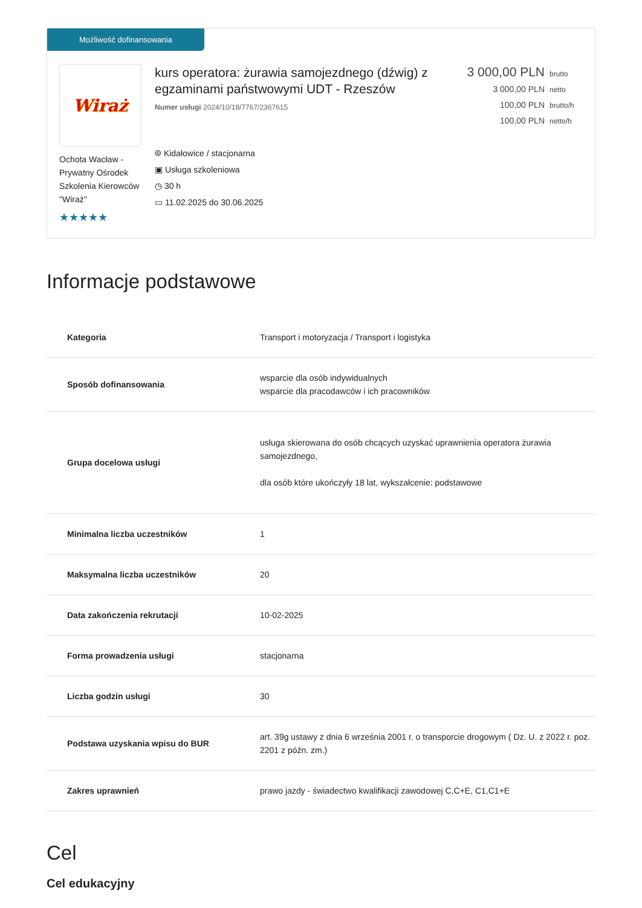Możliwość dofinansowania
Wiraż
Ochota Wacław - Prywatny Ośrodek Szkolenia Kierowców "Wiraż"
★★★★★
kurs operatora: żurawia samojezdnego (dźwig) z egzaminami państwowymi UDT - Rzeszów
Numer usługi 2024/10/18/7767/2367615
⌾ Kidałowice / stacjonarna
▣ Usługa szkoleniowa
◷ 30 h
▭ 11.02.2025 do 30.06.2025
3 000,00 PLN brutto
3 000,00 PLN netto
100,00 PLN brutto/h
100,00 PLN netto/h
Informacje podstawowe
| Kategoria | Transport i motoryzacja / Transport i logistyka |
| Sposób dofinansowania | wsparcie dla osób indywidualnych wsparcie dla pracodawców i ich pracowników |
| Grupa docelowa usługi | usługa skierowana do osób chcących uzyskać uprawnienia operatora żurawia samojezdnego, dla osób które ukończyły 18 lat, wykszałcenie: podstawowe |
| Minimalna liczba uczestników | 1 |
| Maksymalna liczba uczestników | 20 |
| Data zakończenia rekrutacji | 10-02-2025 |
| Forma prowadzenia usługi | stacjonarna |
| Liczba godzin usługi | 30 |
| Podstawa uzyskania wpisu do BUR | art. 39g ustawy z dnia 6 września 2001 r. o transporcie drogowym ( Dz. U. z 2022 r. poz. 2201 z późn. zm.) |
| Zakres uprawnień | prawo jazdy - świadectwo kwalifikacji zawodowej C,C+E, C1,C1+E |
Cel
Cel edukacyjny